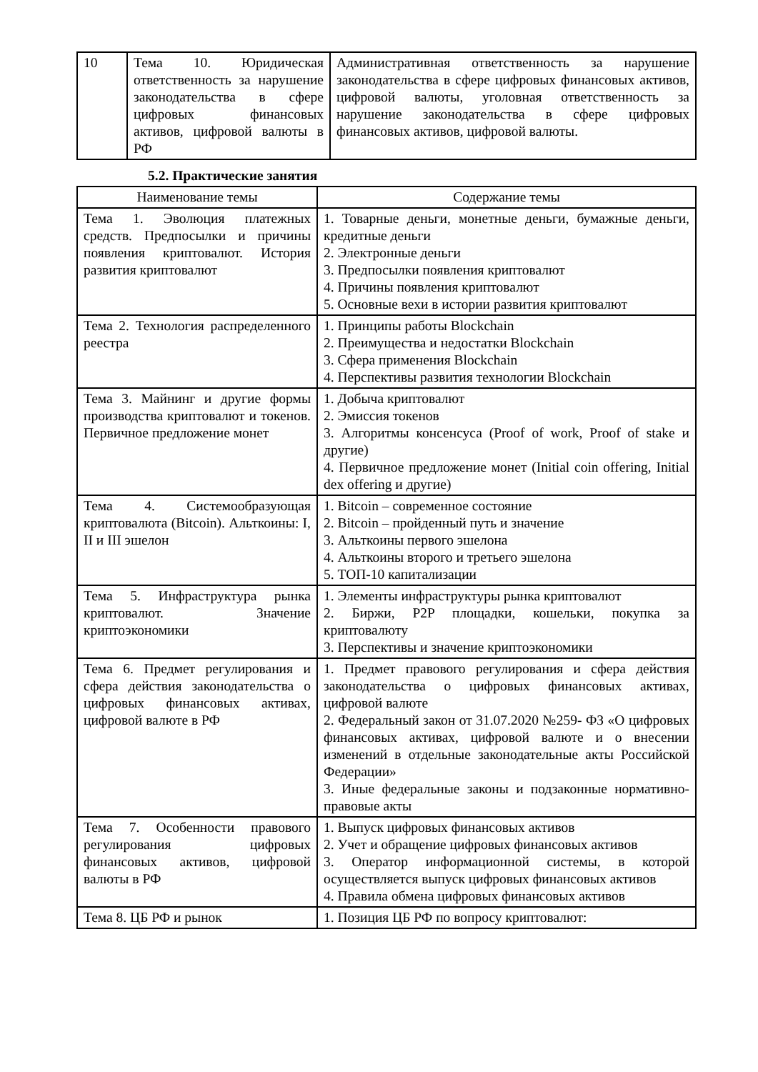| 10 | Тема 10. Юридическая ответственность за нарушение законодательства в сфере цифровых финансовых активов, цифровой валюты в РФ | Административная ответственность за нарушение законодательства в сфере цифровых финансовых активов, цифровой валюты, уголовная ответственность за нарушение законодательства в сфере цифровых финансовых активов, цифровой валюты. |
5.2. Практические занятия
| Наименование темы | Содержание темы |
| --- | --- |
| Тема 1. Эволюция платежных средств. Предпосылки и причины появления криптовалют. История развития криптовалют | 1. Товарные деньги, монетные деньги, бумажные деньги, кредитные деньги 2. Электронные деньги 3. Предпосылки появления криптовалют 4. Причины появления криптовалют 5. Основные вехи в истории развития криптовалют |
| Тема 2. Технология распределенного реестра | 1. Принципы работы Blockchain 2. Преимущества и недостатки Blockchain 3. Сфера применения Blockchain 4. Перспективы развития технологии Blockchain |
| Тема 3. Майнинг и другие формы производства криптовалют и токенов. Первичное предложение монет | 1. Добыча криптовалют 2. Эмиссия токенов 3. Алгоритмы консенсуса (Proof of work, Proof of stake и другие) 4. Первичное предложение монет (Initial coin offering, Initial dex offering и другие) |
| Тема 4. Системообразующая криптовалюта (Bitcoin). Альткоины: I, II и III эшелон | 1. Bitcoin – современное состояние 2. Bitcoin – пройденный путь и значение 3. Альткоины первого эшелона 4. Альткоины второго и третьего эшелона 5. ТОП-10 капитализации |
| Тема 5. Инфраструктура рынка криптовалют. Значение криптоэкономики | 1. Элементы инфраструктуры рынка криптовалют 2. Биржи, P2P площадки, кошельки, покупка за криптовалюту 3. Перспективы и значение криптоэкономики |
| Тема 6. Предмет регулирования и сфера действия законодательства о цифровых финансовых активах, цифровой валюте в РФ | 1. Предмет правового регулирования и сфера действия законодательства о цифровых финансовых активах, цифровой валюте 2. Федеральный закон от 31.07.2020 №259- ФЗ «О цифровых финансовых активах, цифровой валюте и о внесении изменений в отдельные законодательные акты Российской Федерации» 3. Иные федеральные законы и подзаконные нормативно-правовые акты |
| Тема 7. Особенности правового регулирования цифровых финансовых активов, цифровой валюты в РФ | 1. Выпуск цифровых финансовых активов 2. Учет и обращение цифровых финансовых активов 3. Оператор информационной системы, в которой осуществляется выпуск цифровых финансовых активов 4. Правила обмена цифровых финансовых активов |
| Тема 8. ЦБ РФ и рынок | 1. Позиция ЦБ РФ по вопросу криптовалют: |